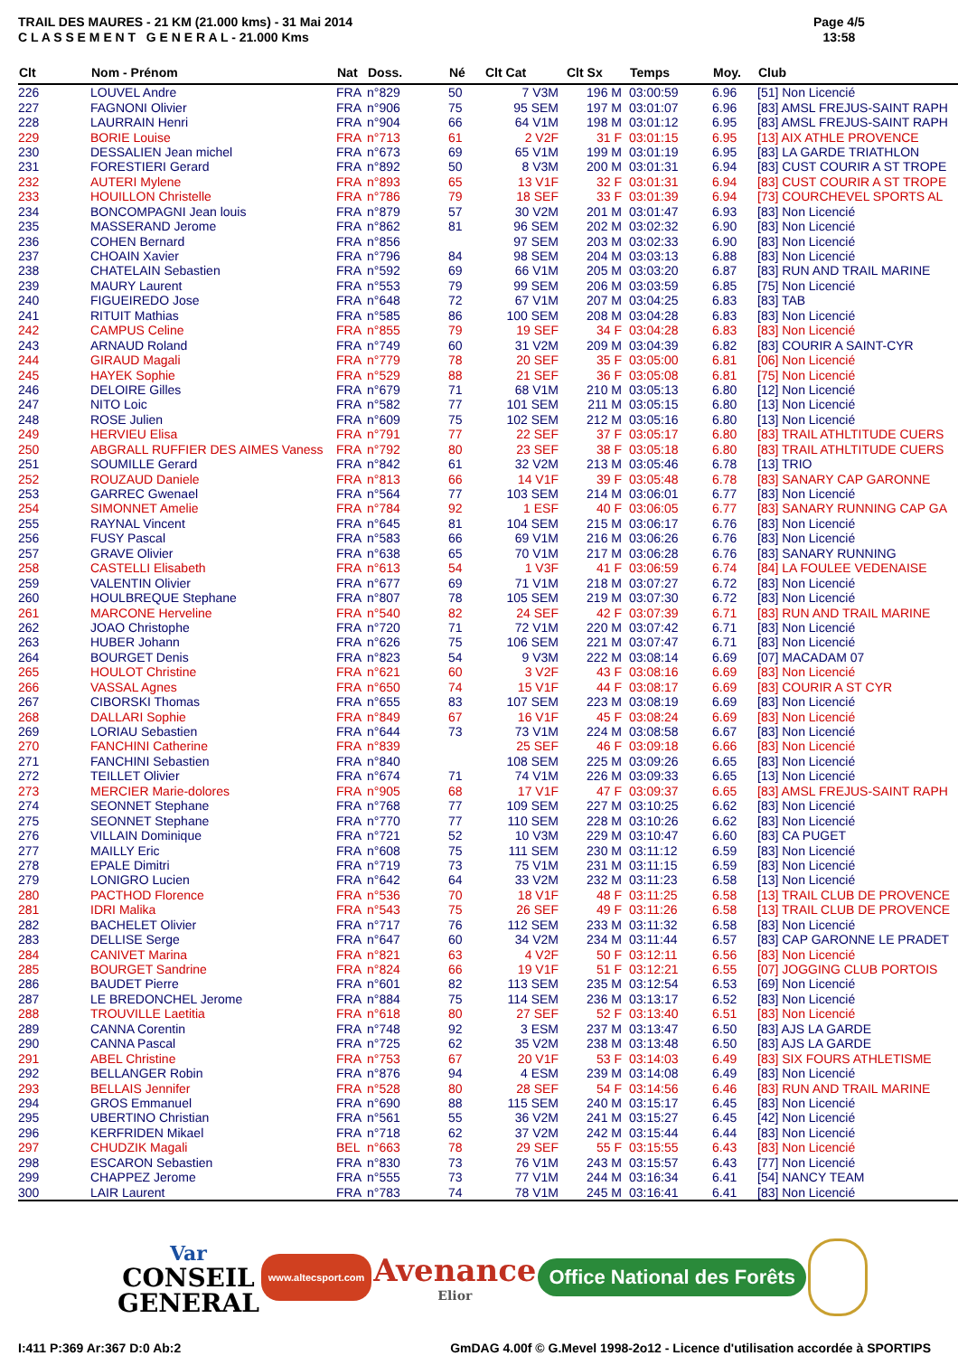TRAIL DES MAURES - 21 KM (21.000 kms) - 31 Mai 2014
C L A S S E M E N T G E N E R A L - 21.000 Kms
Page 4/5
13:58
| Clt | Nom - Prénom | Nat | Doss. | Né | Clt Cat | Clt Sx | Temps | Moy. | Club |
| --- | --- | --- | --- | --- | --- | --- | --- | --- | --- |
| 226 | LOUVEL Andre | FRA | n°829 | 50 | 7 V3M | 196 M | 03:00:59 | 6.96 | [51] Non Licencié |
| 227 | FAGNONI Olivier | FRA | n°906 | 75 | 95 SEM | 197 M | 03:01:07 | 6.96 | [83] AMSL FREJUS-SAINT RAPH |
| 228 | LAURRAIN Henri | FRA | n°904 | 66 | 64 V1M | 198 M | 03:01:12 | 6.95 | [83] AMSL FREJUS-SAINT RAPH |
| 229 | BORIE Louise | FRA | n°713 | 61 | 2 V2F | 31 F | 03:01:15 | 6.95 | [13] AIX ATHLE PROVENCE |
| 230 | DESSALIEN Jean michel | FRA | n°673 | 69 | 65 V1M | 199 M | 03:01:19 | 6.95 | [83] LA GARDE TRIATHLON |
| 231 | FORESTIERI Gerard | FRA | n°892 | 50 | 8 V3M | 200 M | 03:01:31 | 6.94 | [83] CUST COURIR A ST TROPE |
| 232 | AUTERI Mylene | FRA | n°893 | 65 | 13 V1F | 32 F | 03:01:31 | 6.94 | [83] CUST COURIR A ST TROPE |
| 233 | HOUILLON Christelle | FRA | n°786 | 79 | 18 SEF | 33 F | 03:01:39 | 6.94 | [73] COURCHEVEL SPORTS AL |
| 234 | BONCOMPAGNI Jean louis | FRA | n°879 | 57 | 30 V2M | 201 M | 03:01:47 | 6.93 | [83] Non Licencié |
| 235 | MASSERAND Jerome | FRA | n°862 | 81 | 96 SEM | 202 M | 03:02:32 | 6.90 | [83] Non Licencié |
| 236 | COHEN Bernard | FRA | n°856 | | 97 SEM | 203 M | 03:02:33 | 6.90 | [83] Non Licencié |
| 237 | CHOAIN Xavier | FRA | n°796 | 84 | 98 SEM | 204 M | 03:03:13 | 6.88 | [83] Non Licencié |
| 238 | CHATELAIN Sebastien | FRA | n°592 | 69 | 66 V1M | 205 M | 03:03:20 | 6.87 | [83] RUN AND TRAIL MARINE |
| 239 | MAURY Laurent | FRA | n°553 | 79 | 99 SEM | 206 M | 03:03:59 | 6.85 | [75] Non Licencié |
| 240 | FIGUEIREDO Jose | FRA | n°648 | 72 | 67 V1M | 207 M | 03:04:25 | 6.83 | [83] TAB |
| 241 | RITUIT Mathias | FRA | n°585 | 86 | 100 SEM | 208 M | 03:04:28 | 6.83 | [83] Non Licencié |
| 242 | CAMPUS Celine | FRA | n°855 | 79 | 19 SEF | 34 F | 03:04:28 | 6.83 | [83] Non Licencié |
| 243 | ARNAUD Roland | FRA | n°749 | 60 | 31 V2M | 209 M | 03:04:39 | 6.82 | [83] COURIR A SAINT-CYR |
| 244 | GIRAUD Magali | FRA | n°779 | 78 | 20 SEF | 35 F | 03:05:00 | 6.81 | [06] Non Licencié |
| 245 | HAYEK Sophie | FRA | n°529 | 88 | 21 SEF | 36 F | 03:05:08 | 6.81 | [75] Non Licencié |
| 246 | DELOIRE Gilles | FRA | n°679 | 71 | 68 V1M | 210 M | 03:05:13 | 6.80 | [12] Non Licencié |
| 247 | NITO Loic | FRA | n°582 | 77 | 101 SEM | 211 M | 03:05:15 | 6.80 | [13] Non Licencié |
| 248 | ROSE Julien | FRA | n°609 | 75 | 102 SEM | 212 M | 03:05:16 | 6.80 | [13] Non Licencié |
| 249 | HERVIEU Elisa | FRA | n°791 | 77 | 22 SEF | 37 F | 03:05:17 | 6.80 | [83] TRAIL ATHLTITUDE CUERS |
| 250 | ABGRALL RUFFIER DES AIMES Vaness | FRA | n°792 | 80 | 23 SEF | 38 F | 03:05:18 | 6.80 | [83] TRAIL ATHLTITUDE CUERS |
| 251 | SOUMILLE Gerard | FRA | n°842 | 61 | 32 V2M | 213 M | 03:05:46 | 6.78 | [13] TRIO |
| 252 | ROUZAUD Daniele | FRA | n°813 | 66 | 14 V1F | 39 F | 03:05:48 | 6.78 | [83] SANARY CAP GARONNE |
| 253 | GARREC Gwenael | FRA | n°564 | 77 | 103 SEM | 214 M | 03:06:01 | 6.77 | [83] Non Licencié |
| 254 | SIMONNET Amelie | FRA | n°784 | 92 | 1 ESF | 40 F | 03:06:05 | 6.77 | [83] SANARY RUNNING CAP GA |
| 255 | RAYNAL Vincent | FRA | n°645 | 81 | 104 SEM | 215 M | 03:06:17 | 6.76 | [83] Non Licencié |
| 256 | FUSY Pascal | FRA | n°583 | 66 | 69 V1M | 216 M | 03:06:26 | 6.76 | [83] Non Licencié |
| 257 | GRAVE Olivier | FRA | n°638 | 65 | 70 V1M | 217 M | 03:06:28 | 6.76 | [83] SANARY RUNNING |
| 258 | CASTELLI Elisabeth | FRA | n°613 | 54 | 1 V3F | 41 F | 03:06:59 | 6.74 | [84] LA FOULEE VEDENAISE |
| 259 | VALENTIN Olivier | FRA | n°677 | 69 | 71 V1M | 218 M | 03:07:27 | 6.72 | [83] Non Licencié |
| 260 | HOULBREQUE Stephane | FRA | n°807 | 78 | 105 SEM | 219 M | 03:07:30 | 6.72 | [83] Non Licencié |
| 261 | MARCONE Herveline | FRA | n°540 | 82 | 24 SEF | 42 F | 03:07:39 | 6.71 | [83] RUN AND TRAIL MARINE |
| 262 | JOAO Christophe | FRA | n°720 | 71 | 72 V1M | 220 M | 03:07:42 | 6.71 | [83] Non Licencié |
| 263 | HUBER Johann | FRA | n°626 | 75 | 106 SEM | 221 M | 03:07:47 | 6.71 | [83] Non Licencié |
| 264 | BOURGET Denis | FRA | n°823 | 54 | 9 V3M | 222 M | 03:08:14 | 6.69 | [07] MACADAM 07 |
| 265 | HOULOT Christine | FRA | n°621 | 60 | 3 V2F | 43 F | 03:08:16 | 6.69 | [83] Non Licencié |
| 266 | VASSAL Agnes | FRA | n°650 | 74 | 15 V1F | 44 F | 03:08:17 | 6.69 | [83] COURIR A ST CYR |
| 267 | CIBORSKI Thomas | FRA | n°655 | 83 | 107 SEM | 223 M | 03:08:19 | 6.69 | [83] Non Licencié |
| 268 | DALLARI Sophie | FRA | n°849 | 67 | 16 V1F | 45 F | 03:08:24 | 6.69 | [83] Non Licencié |
| 269 | LORIAU Sebastien | FRA | n°644 | 73 | 73 V1M | 224 M | 03:08:58 | 6.67 | [83] Non Licencié |
| 270 | FANCHINI Catherine | FRA | n°839 | | 25 SEF | 46 F | 03:09:18 | 6.66 | [83] Non Licencié |
| 271 | FANCHINI Sebastien | FRA | n°840 | | 108 SEM | 225 M | 03:09:26 | 6.65 | [83] Non Licencié |
| 272 | TEILLET Olivier | FRA | n°674 | 71 | 74 V1M | 226 M | 03:09:33 | 6.65 | [13] Non Licencié |
| 273 | MERCIER Marie-dolores | FRA | n°905 | 68 | 17 V1F | 47 F | 03:09:37 | 6.65 | [83] AMSL FREJUS-SAINT RAPH |
| 274 | SEONNET Stephane | FRA | n°768 | 77 | 109 SEM | 227 M | 03:10:25 | 6.62 | [83] Non Licencié |
| 275 | SEONNET Stephane | FRA | n°770 | 77 | 110 SEM | 228 M | 03:10:26 | 6.62 | [83] Non Licencié |
| 276 | VILLAIN Dominique | FRA | n°721 | 52 | 10 V3M | 229 M | 03:10:47 | 6.60 | [83] CA PUGET |
| 277 | MAILLY Eric | FRA | n°608 | 75 | 111 SEM | 230 M | 03:11:12 | 6.59 | [83] Non Licencié |
| 278 | EPALE Dimitri | FRA | n°719 | 73 | 75 V1M | 231 M | 03:11:15 | 6.59 | [83] Non Licencié |
| 279 | LONIGRO Lucien | FRA | n°642 | 64 | 33 V2M | 232 M | 03:11:23 | 6.58 | [13] Non Licencié |
| 280 | PACTHOD Florence | FRA | n°536 | 70 | 18 V1F | 48 F | 03:11:25 | 6.58 | [13] TRAIL CLUB DE PROVENCE |
| 281 | IDRI Malika | FRA | n°543 | 75 | 26 SEF | 49 F | 03:11:26 | 6.58 | [13] TRAIL CLUB DE PROVENCE |
| 282 | BACHELET Olivier | FRA | n°717 | 76 | 112 SEM | 233 M | 03:11:32 | 6.58 | [83] Non Licencié |
| 283 | DELLISE Serge | FRA | n°647 | 60 | 34 V2M | 234 M | 03:11:44 | 6.57 | [83] CAP GARONNE LE PRADET |
| 284 | CANIVET Marina | FRA | n°821 | 63 | 4 V2F | 50 F | 03:12:11 | 6.56 | [83] Non Licencié |
| 285 | BOURGET Sandrine | FRA | n°824 | 66 | 19 V1F | 51 F | 03:12:21 | 6.55 | [07] JOGGING CLUB PORTOIS |
| 286 | BAUDET Pierre | FRA | n°601 | 82 | 113 SEM | 235 M | 03:12:54 | 6.53 | [69] Non Licencié |
| 287 | LE BREDONCHEL Jerome | FRA | n°884 | 75 | 114 SEM | 236 M | 03:13:17 | 6.52 | [83] Non Licencié |
| 288 | TROUVILLE Laetitia | FRA | n°618 | 80 | 27 SEF | 52 F | 03:13:40 | 6.51 | [83] Non Licencié |
| 289 | CANNA Corentin | FRA | n°748 | 92 | 3 ESM | 237 M | 03:13:47 | 6.50 | [83] AJS LA GARDE |
| 290 | CANNA Pascal | FRA | n°725 | 62 | 35 V2M | 238 M | 03:13:48 | 6.50 | [83] AJS LA GARDE |
| 291 | ABEL Christine | FRA | n°753 | 67 | 20 V1F | 53 F | 03:14:03 | 6.49 | [83] SIX FOURS ATHLETISME |
| 292 | BELLANGER Robin | FRA | n°876 | 94 | 4 ESM | 239 M | 03:14:08 | 6.49 | [83] Non Licencié |
| 293 | BELLAIS Jennifer | FRA | n°528 | 80 | 28 SEF | 54 F | 03:14:56 | 6.46 | [83] RUN AND TRAIL MARINE |
| 294 | GROS Emmanuel | FRA | n°690 | 88 | 115 SEM | 240 M | 03:15:17 | 6.45 | [83] Non Licencié |
| 295 | UBERTINO Christian | FRA | n°561 | 55 | 36 V2M | 241 M | 03:15:27 | 6.45 | [42] Non Licencié |
| 296 | KERFRIDEN Mikael | FRA | n°718 | 62 | 37 V2M | 242 M | 03:15:44 | 6.44 | [83] Non Licencié |
| 297 | CHUDZIK Magali | BEL | n°663 | 78 | 29 SEF | 55 F | 03:15:55 | 6.43 | [83] Non Licencié |
| 298 | ESCARON Sebastien | FRA | n°830 | 73 | 76 V1M | 243 M | 03:15:57 | 6.43 | [77] Non Licencié |
| 299 | CHAPPEZ Jerome | FRA | n°555 | 73 | 77 V1M | 244 M | 03:16:34 | 6.41 | [54] NANCY TEAM |
| 300 | LAIR Laurent | FRA | n°783 | 74 | 78 V1M | 245 M | 03:16:41 | 6.41 | [83] Non Licencié |
Var
CONSEIL
GENERAL
www.altecsport.com
Avenance
Elior
Office National des Forêts
I:411 P:369 Ar:367 D:0 Ab:2 GmDAG 4.00f © G.Mevel 1998-2o12 - Licence d'utilisation accordée à SPORTIPS